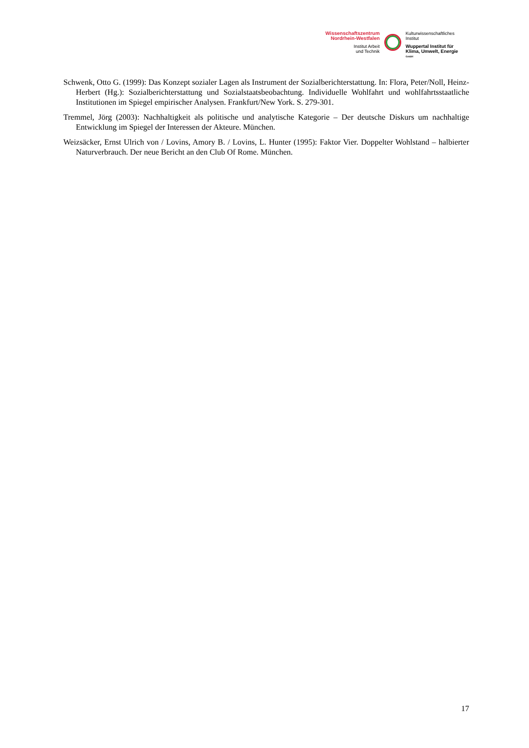Wissenschaftszentrum
Nordrhein-Westfalen
Institut Arbeit
und Technik
Kulturwissenschaftliches
Institut
Wuppertal Institut für
Klima, Umwelt, Energie
GmbH
Schwenk, Otto G. (1999): Das Konzept sozialer Lagen als Instrument der Sozialberichterstattung. In: Flora, Peter/Noll, Heinz-Herbert (Hg.): Sozialberichterstattung und Sozialstaatsbeobachtung. Individuelle Wohlfahrt und wohlfahrtsstaatliche Institutionen im Spiegel empirischer Analysen. Frankfurt/New York. S. 279-301.
Tremmel, Jörg (2003): Nachhaltigkeit als politische und analytische Kategorie – Der deutsche Diskurs um nachhaltige Entwicklung im Spiegel der Interessen der Akteure. München.
Weizsäcker, Ernst Ulrich von / Lovins, Amory B. / Lovins, L. Hunter (1995): Faktor Vier. Doppelter Wohlstand – halbierter Naturverbrauch. Der neue Bericht an den Club Of Rome. München.
17